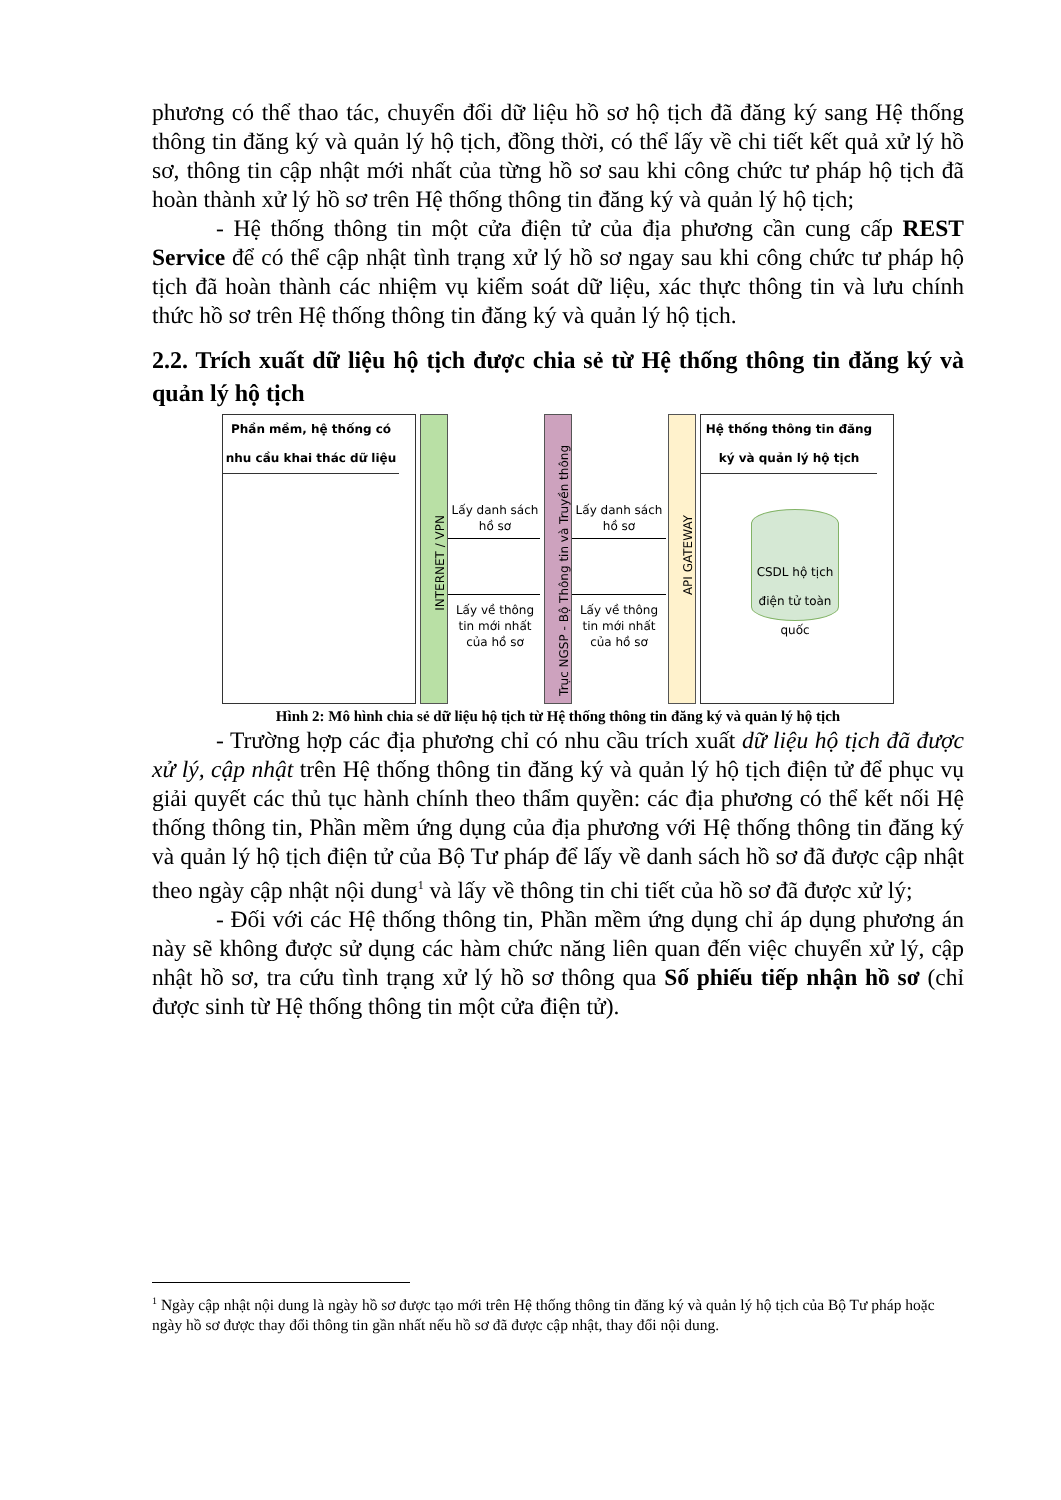phương có thể thao tác, chuyển đổi dữ liệu hồ sơ hộ tịch đã đăng ký sang Hệ thống thông tin đăng ký và quản lý hộ tịch, đồng thời, có thể lấy về chi tiết kết quả xử lý hồ sơ, thông tin cập nhật mới nhất của từng hồ sơ sau khi công chức tư pháp hộ tịch đã hoàn thành xử lý hồ sơ trên Hệ thống thông tin đăng ký và quản lý hộ tịch;
- Hệ thống thông tin một cửa điện tử của địa phương cần cung cấp REST Service để có thể cập nhật tình trạng xử lý hồ sơ ngay sau khi công chức tư pháp hộ tịch đã hoàn thành các nhiệm vụ kiểm soát dữ liệu, xác thực thông tin và lưu chính thức hồ sơ trên Hệ thống thông tin đăng ký và quản lý hộ tịch.
2.2. Trích xuất dữ liệu hộ tịch được chia sẻ từ Hệ thống thông tin đăng ký và quản lý hộ tịch
Phần mềm, hệ thống có nhu cầu khai thác dữ liệu
INTERNET / VPN
Lấy danh sách hồ sơ
Lấy về thông tin mới nhất của hồ sơ
Trục NGSP - Bộ Thông tin và Truyền thông
Lấy danh sách hồ sơ
Lấy về thông tin mới nhất của hồ sơ
API GATEWAY
Hệ thống thông tin đăng ký và quản lý hộ tịch
CSDL hộ tịch điện tử toàn quốc
Hình 2: Mô hình chia sẻ dữ liệu hộ tịch từ Hệ thống thông tin đăng ký và quản lý hộ tịch
- Trường hợp các địa phương chỉ có nhu cầu trích xuất dữ liệu hộ tịch đã được xử lý, cập nhật trên Hệ thống thông tin đăng ký và quản lý hộ tịch điện tử để phục vụ giải quyết các thủ tục hành chính theo thẩm quyền: các địa phương có thể kết nối Hệ thống thông tin, Phần mềm ứng dụng của địa phương với Hệ thống thông tin đăng ký và quản lý hộ tịch điện tử của Bộ Tư pháp để lấy về danh sách hồ sơ đã được cập nhật theo ngày cập nhật nội dung<sup>1</sup> và lấy về thông tin chi tiết của hồ sơ đã được xử lý;
- Đối với các Hệ thống thông tin, Phần mềm ứng dụng chỉ áp dụng phương án này sẽ không được sử dụng các hàm chức năng liên quan đến việc chuyển xử lý, cập nhật hồ sơ, tra cứu tình trạng xử lý hồ sơ thông qua Số phiếu tiếp nhận hồ sơ (chỉ được sinh từ Hệ thống thông tin một cửa điện tử).
<sup>1</sup> Ngày cập nhật nội dung là ngày hồ sơ được tạo mới trên Hệ thống thông tin đăng ký và quản lý hộ tịch của Bộ Tư pháp hoặc ngày hồ sơ được thay đổi thông tin gần nhất nếu hồ sơ đã được cập nhật, thay đổi nội dung.